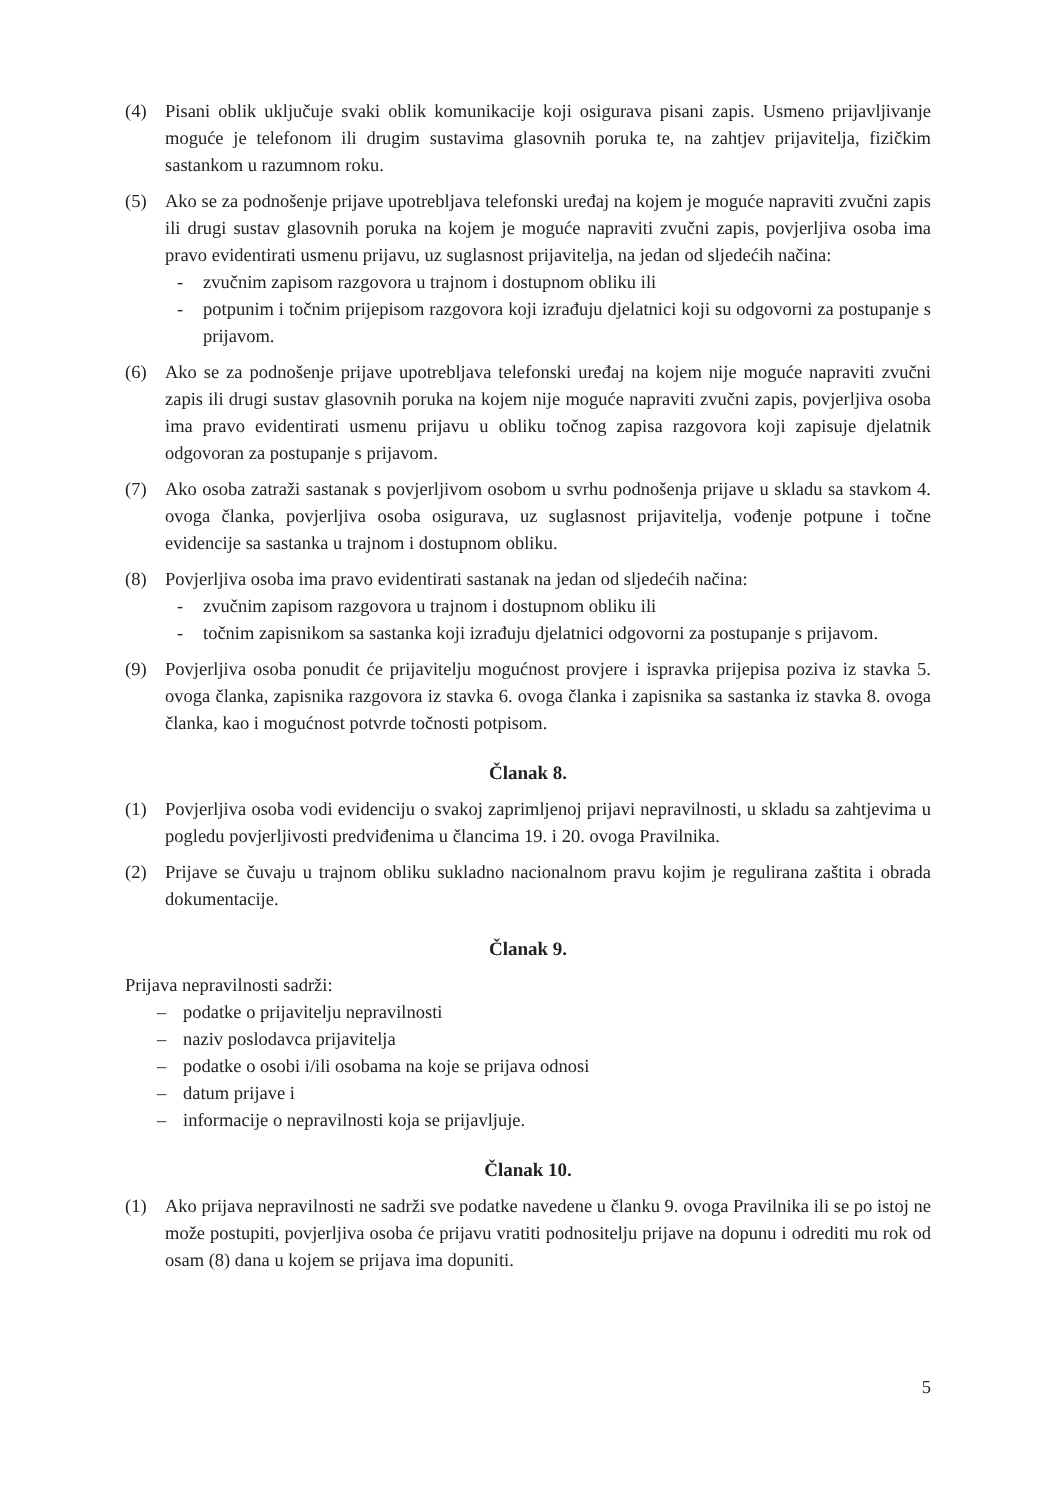(4) Pisani oblik uključuje svaki oblik komunikacije koji osigurava pisani zapis. Usmeno prijavljivanje moguće je telefonom ili drugim sustavima glasovnih poruka te, na zahtjev prijavitelja, fizičkim sastankom u razumnom roku.
(5) Ako se za podnošenje prijave upotrebljava telefonski uređaj na kojem je moguće napraviti zvučni zapis ili drugi sustav glasovnih poruka na kojem je moguće napraviti zvučni zapis, povjerljiva osoba ima pravo evidentirati usmenu prijavu, uz suglasnost prijavitelja, na jedan od sljedećih načina:
- zvučnim zapisom razgovora u trajnom i dostupnom obliku ili
- potpunim i točnim prijepisom razgovora koji izrađuju djelatnici koji su odgovorni za postupanje s prijavom.
(6) Ako se za podnošenje prijave upotrebljava telefonski uređaj na kojem nije moguće napraviti zvučni zapis ili drugi sustav glasovnih poruka na kojem nije moguće napraviti zvučni zapis, povjerljiva osoba ima pravo evidentirati usmenu prijavu u obliku točnog zapisa razgovora koji zapisuje djelatnik odgovoran za postupanje s prijavom.
(7) Ako osoba zatraži sastanak s povjerljivom osobom u svrhu podnošenja prijave u skladu sa stavkom 4. ovoga članka, povjerljiva osoba osigurava, uz suglasnost prijavitelja, vođenje potpune i točne evidencije sa sastanka u trajnom i dostupnom obliku.
(8) Povjerljiva osoba ima pravo evidentirati sastanak na jedan od sljedećih načina:
- zvučnim zapisom razgovora u trajnom i dostupnom obliku ili
- točnim zapisnikom sa sastanka koji izrađuju djelatnici odgovorni za postupanje s prijavom.
(9) Povjerljiva osoba ponudit će prijavitelju mogućnost provjere i ispravka prijepisa poziva iz stavka 5. ovoga članka, zapisnika razgovora iz stavka 6. ovoga članka i zapisnika sa sastanka iz stavka 8. ovoga članka, kao i mogućnost potvrde točnosti potpisom.
Članak 8.
(1) Povjerljiva osoba vodi evidenciju o svakoj zaprimljenoj prijavi nepravilnosti, u skladu sa zahtjevima u pogledu povjerljivosti predviđenima u člancima 19. i 20. ovoga Pravilnika.
(2) Prijave se čuvaju u trajnom obliku sukladno nacionalnom pravu kojim je regulirana zaštita i obrada dokumentacije.
Članak 9.
Prijava nepravilnosti sadrži:
– podatke o prijavitelju nepravilnosti
– naziv poslodavca prijavitelja
– podatke o osobi i/ili osobama na koje se prijava odnosi
– datum prijave i
– informacije o nepravilnosti koja se prijavljuje.
Članak 10.
(1) Ako prijava nepravilnosti ne sadrži sve podatke navedene u članku 9. ovoga Pravilnika ili se po istoj ne može postupiti, povjerljiva osoba će prijavu vratiti podnositelju prijave na dopunu i odrediti mu rok od osam (8) dana u kojem se prijava ima dopuniti.
5